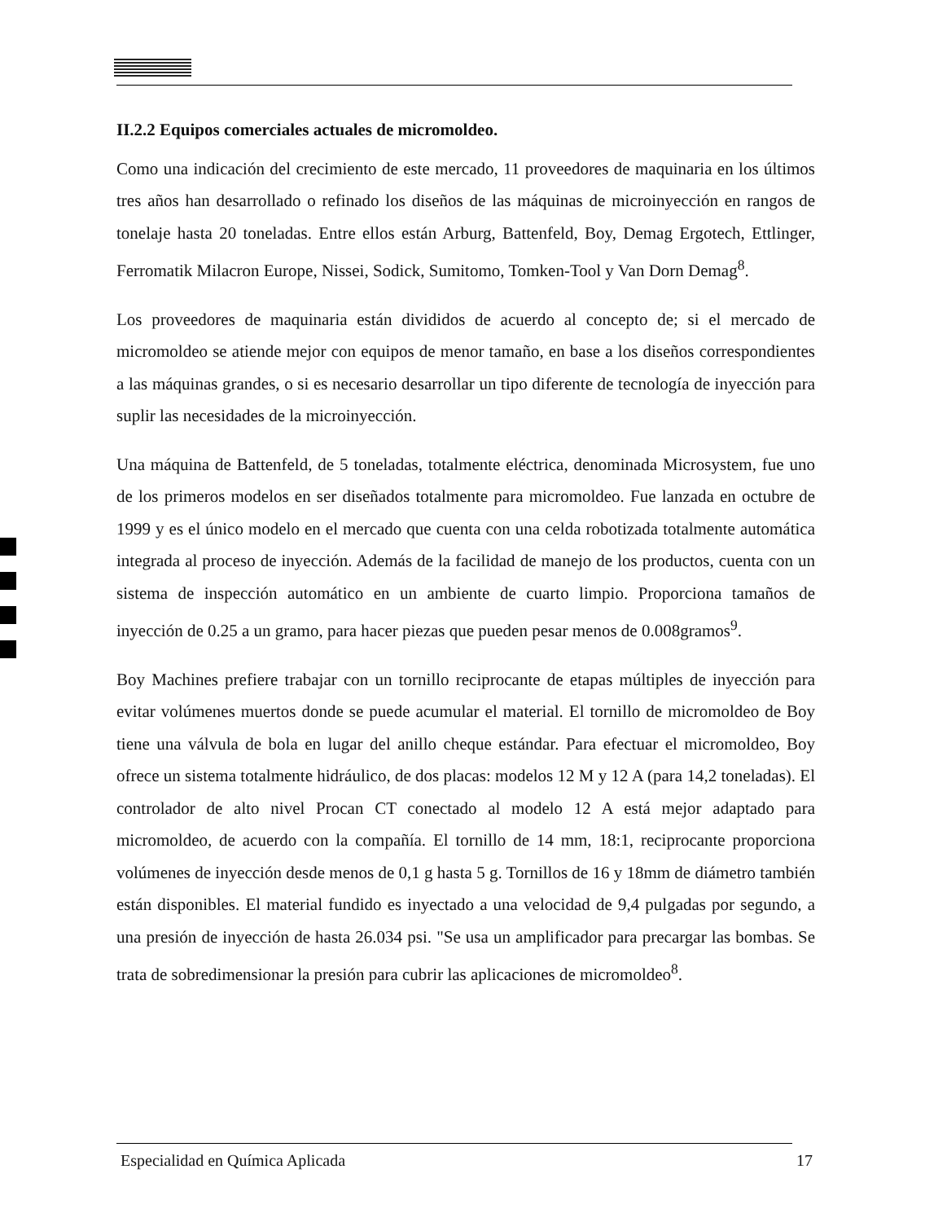II.2.2 Equipos comerciales actuales de micromoldeo.
Como una indicación del crecimiento de este mercado, 11 proveedores de maquinaria en los últimos tres años han desarrollado o refinado los diseños de las máquinas de microinyección en rangos de tonelaje hasta 20 toneladas. Entre ellos están Arburg, Battenfeld, Boy, Demag Ergotech, Ettlinger, Ferromatik Milacron Europe, Nissei, Sodick, Sumitomo, Tomken-Tool y Van Dorn Demag<sup>8</sup>.
Los proveedores de maquinaria están divididos de acuerdo al concepto de; si el mercado de micromoldeo se atiende mejor con equipos de menor tamaño, en base a los diseños correspondientes a las máquinas grandes, o si es necesario desarrollar un tipo diferente de tecnología de inyección para suplir las necesidades de la microinyección.
Una máquina de Battenfeld, de 5 toneladas, totalmente eléctrica, denominada Microsystem, fue uno de los primeros modelos en ser diseñados totalmente para micromoldeo. Fue lanzada en octubre de 1999 y es el único modelo en el mercado que cuenta con una celda robotizada totalmente automática integrada al proceso de inyección. Además de la facilidad de manejo de los productos, cuenta con un sistema de inspección automático en un ambiente de cuarto limpio. Proporciona tamaños de inyección de 0.25 a un gramo, para hacer piezas que pueden pesar menos de 0.008gramos<sup>9</sup>.
Boy Machines prefiere trabajar con un tornillo reciprocante de etapas múltiples de inyección para evitar volúmenes muertos donde se puede acumular el material. El tornillo de micromoldeo de Boy tiene una válvula de bola en lugar del anillo cheque estándar. Para efectuar el micromoldeo, Boy ofrece un sistema totalmente hidráulico, de dos placas: modelos 12 M y 12 A (para 14,2 toneladas). El controlador de alto nivel Procan CT conectado al modelo 12 A está mejor adaptado para micromoldeo, de acuerdo con la compañía. El tornillo de 14 mm, 18:1, reciprocante proporciona volúmenes de inyección desde menos de 0,1 g hasta 5 g. Tornillos de 16 y 18mm de diámetro también están disponibles. El material fundido es inyectado a una velocidad de 9,4 pulgadas por segundo, a una presión de inyección de hasta 26.034 psi. "Se usa un amplificador para precargar las bombas. Se trata de sobredimensionar la presión para cubrir las aplicaciones de micromoldeo<sup>8</sup>.
Especialidad en Química Aplicada 17